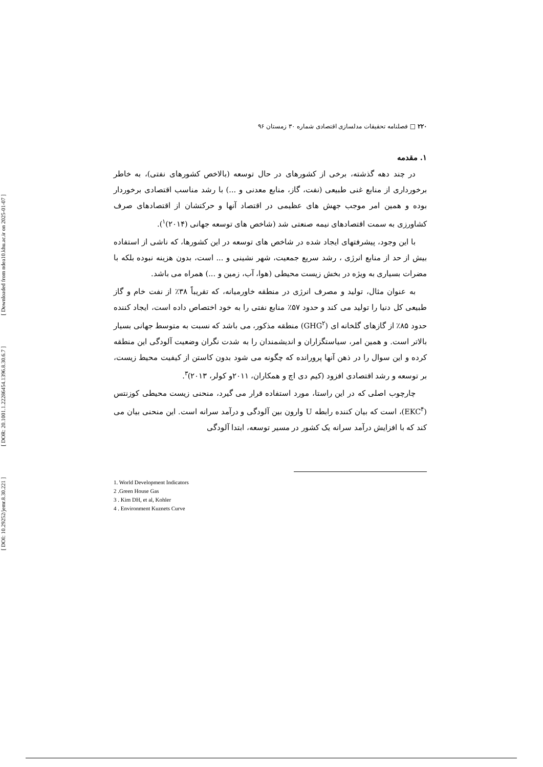[ Downloaded from ndea10.khu.ac.ir on 2025-01-07 ]
[ DOR: 20.1001.1.22286454.1396.8.30.6.7 ]
[ DOI: 10.29252/jemr.8.30.221 ]
۲۲۰ □ فصلنامه تحقیقات مدلسازی اقتصادی شماره ۳۰ زمستان ۹۶
۱. مقدمه
در چند دهه گذشته، برخی از کشورهای در حال توسعه (بالاخص کشورهای نفتی)، به خاطر برخورداری از منابع غنی طبیعی (نفت، گاز، منابع معدنی و ...) با رشد مناسب اقتصادی برخوردار بوده و همین امر موجب جهش های عظیمی در اقتصاد آنها و حرکتشان از اقتصادهای صرف کشاورزی به سمت اقتصادهای نیمه صنعتی شد (شاخص های توسعه جهانی (۲۰۱۴)<sup>۱</sup>).
با این وجود، پیشرفتهای ایجاد شده در شاخص های توسعه در این کشورها، که ناشی از استفاده بیش از حد از منابع انرژی ، رشد سریع جمعیت، شهر نشینی و ... است، بدون هزینه نبوده بلکه با مضرات بسیاری به ویژه در بخش زیست محیطی (هوا، آب، زمین و ...) همراه می باشد.
به عنوان مثال، تولید و مصرف انرژی در منطقه خاورمیانه، که تقریباً ۳۸٪ از نفت خام و گاز طبیعی کل دنیا را تولید می کند و حدود ۵۷٪ منابع نفتی را به خود اختصاص داده است، ایجاد کننده حدود ۸۵٪ از گازهای گلخانه ای (GHG<sup>۲</sup>) منطقه مذکور، می باشد که نسبت به متوسط جهانی بسیار بالاتر است. و همین امر، سیاستگزاران و اندیشمندان را به شدت نگران وضعیت آلودگی این منطقه کرده و این سوال را در ذهن آنها پرورانده که چگونه می شود بدون کاستن از کیفیت محیط زیست، بر توسعه و رشد اقتصادی افزود (کیم دی اچ و همکاران، ۲۰۱۱و کولر، ۲۰۱۳)<sup>۳</sup>.
چارچوب اصلی که در این راستا، مورد استفاده قرار می گیرد، منحنی زیست محیطی کوزنتس (EKC<sup>۴</sup>)، است که بیان کننده رابطه U وارون بین آلودگی و درآمد سرانه است. این منحنی بیان می کند که با افزایش درآمد سرانه یک کشور در مسیر توسعه، ابتدا آلودگی
1. World Development Indicators
2 .Green House Gas
3 . Kim DH, et al, Kohler
4 . Environment Kuznets Curve